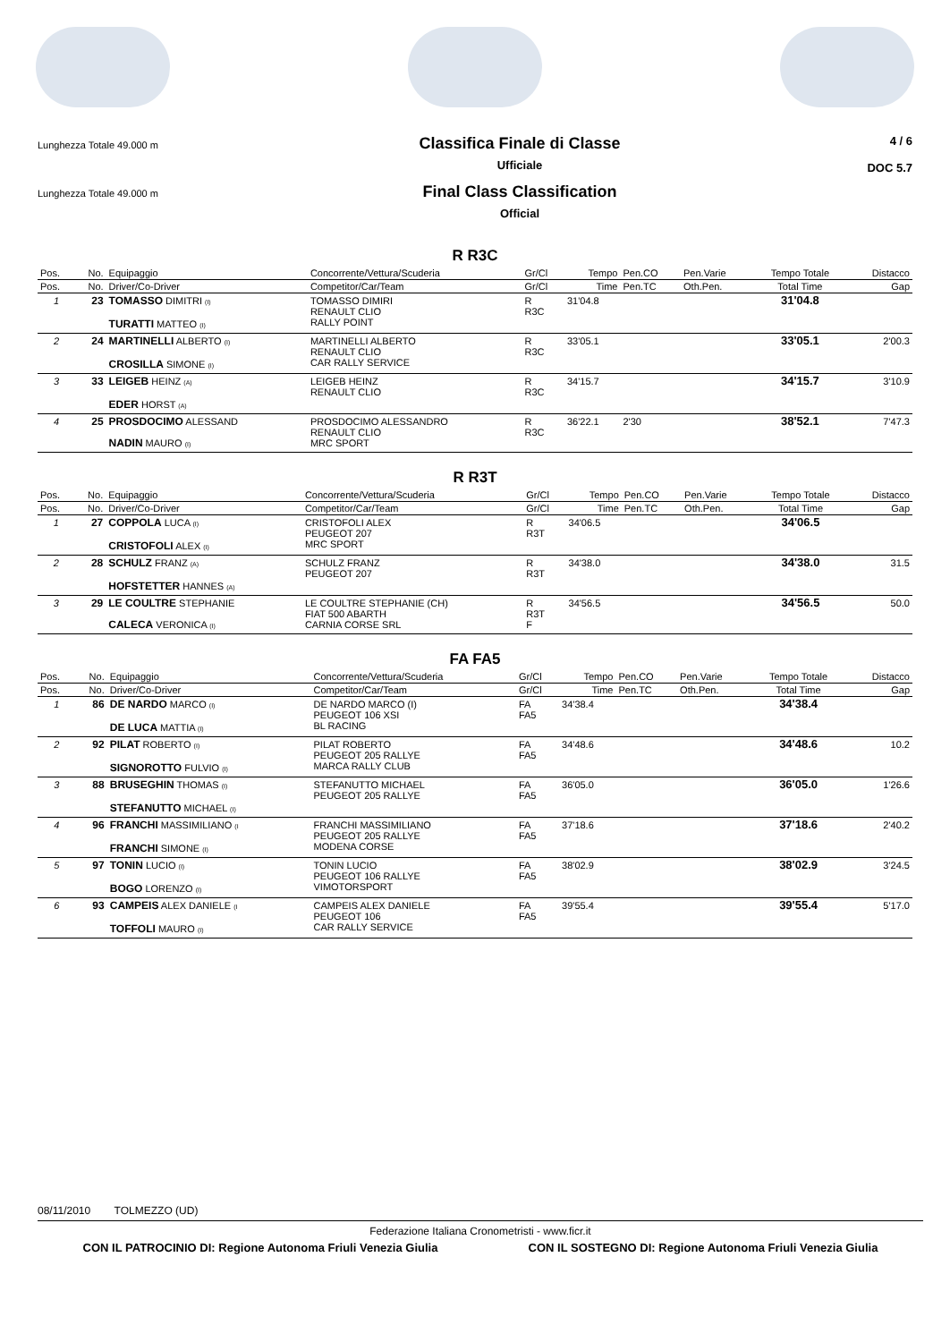Lunghezza Totale 49.000 m
Classifica Finale di Classe
Ufficiale
4 / 6
DOC 5.7
Lunghezza Totale 49.000 m
Final Class Classification
Official
R R3C
| Pos. | No. | Equipaggio | Concorrente/Vettura/Scuderia | Gr/Cl | Tempo | Pen.CO | Pen.Varie | Tempo Totale | Distacco |
| --- | --- | --- | --- | --- | --- | --- | --- | --- | --- |
| Pos. | No. | Driver/Co-Driver | Competitor/Car/Team | Gr/Cl | Time | Pen.TC | Oth.Pen. | Total Time | Gap |
| 1 | 23 | TOMASSO DIMITRI (I) TURATTI MATTEO (I) | TOMASSO DIMIRI RENAULT CLIO RALLY POINT | R R3C | 31'04.8 | | | 31'04.8 | |
| 2 | 24 | MARTINELLI ALBERTO (I) CROSILLA SIMONE (I) | MARTINELLI ALBERTO RENAULT CLIO CAR RALLY SERVICE | R R3C | 33'05.1 | | | 33'05.1 | 2'00.3 |
| 3 | 33 | LEIGEB HEINZ (A) EDER HORST (A) | LEIGEB HEINZ RENAULT CLIO | R R3C | 34'15.7 | | | 34'15.7 | 3'10.9 |
| 4 | 25 | PROSDOCIMO ALESSAND NADIN MAURO (I) | PROSDOCIMO ALESSANDRO RENAULT CLIO MRC SPORT | R R3C | 36'22.1 | 2'30 | | 38'52.1 | 7'47.3 |
R R3T
| Pos. | No. | Equipaggio | Concorrente/Vettura/Scuderia | Gr/Cl | Tempo | Pen.CO | Pen.Varie | Tempo Totale | Distacco |
| --- | --- | --- | --- | --- | --- | --- | --- | --- | --- |
| Pos. | No. | Driver/Co-Driver | Competitor/Car/Team | Gr/Cl | Time | Pen.TC | Oth.Pen. | Total Time | Gap |
| 1 | 27 | COPPOLA LUCA (I) CRISTOFOLI ALEX (I) | CRISTOFOLI ALEX PEUGEOT 207 MRC SPORT | R R3T | 34'06.5 | | | 34'06.5 | |
| 2 | 28 | SCHULZ FRANZ (A) HOFSTETTER HANNES (A) | SCHULZ FRANZ PEUGEOT 207 | R R3T | 34'38.0 | | | 34'38.0 | 31.5 |
| 3 | 29 | LE COULTRE STEPHANIE CALECA VERONICA (I) | LE COULTRE STEPHANIE (CH) FIAT 500 ABARTH CARNIA CORSE SRL | R R3T F | 34'56.5 | | | 34'56.5 | 50.0 |
FA FA5
| Pos. | No. | Equipaggio | Concorrente/Vettura/Scuderia | Gr/Cl | Tempo | Pen.CO | Pen.Varie | Tempo Totale | Distacco |
| --- | --- | --- | --- | --- | --- | --- | --- | --- | --- |
| Pos. | No. | Driver/Co-Driver | Competitor/Car/Team | Gr/Cl | Time | Pen.TC | Oth.Pen. | Total Time | Gap |
| 1 | 86 | DE NARDO MARCO (I) DE LUCA MATTIA (I) | DE NARDO MARCO (I) PEUGEOT 106 XSI BL RACING | FA FA5 | 34'38.4 | | | 34'38.4 | |
| 2 | 92 | PILAT ROBERTO (I) SIGNOROTTO FULVIO (I) | PILAT ROBERTO PEUGEOT 205 RALLYE MARCA RALLY CLUB | FA FA5 | 34'48.6 | | | 34'48.6 | 10.2 |
| 3 | 88 | BRUSEGHIN THOMAS (I) STEFANUTTO MICHAEL (I) | STEFANUTTO MICHAEL PEUGEOT 205 RALLYE | FA FA5 | 36'05.0 | | | 36'05.0 | 1'26.6 |
| 4 | 96 | FRANCHI MASSIMILIANO (I FRANCHI SIMONE (I) | FRANCHI MASSIMILIANO PEUGEOT 205 RALLYE MODENA CORSE | FA FA5 | 37'18.6 | | | 37'18.6 | 2'40.2 |
| 5 | 97 | TONIN LUCIO (I) BOGO LORENZO (I) | TONIN LUCIO PEUGEOT 106 RALLYE VIMOTORSPORT | FA FA5 | 38'02.9 | | | 38'02.9 | 3'24.5 |
| 6 | 93 | CAMPEIS ALEX DANIELE (I TOFFOLI MAURO (I) | CAMPEIS ALEX DANIELE PEUGEOT 106 CAR RALLY SERVICE | FA FA5 | 39'55.4 | | | 39'55.4 | 5'17.0 |
08/11/2010 TOLMEZZO (UD)
Federazione Italiana Cronometristi - www.ficr.it
CON IL PATROCINIO DI: Regione Autonoma Friuli Venezia Giulia CON IL SOSTEGNO DI: Regione Autonoma Friuli Venezia Giulia